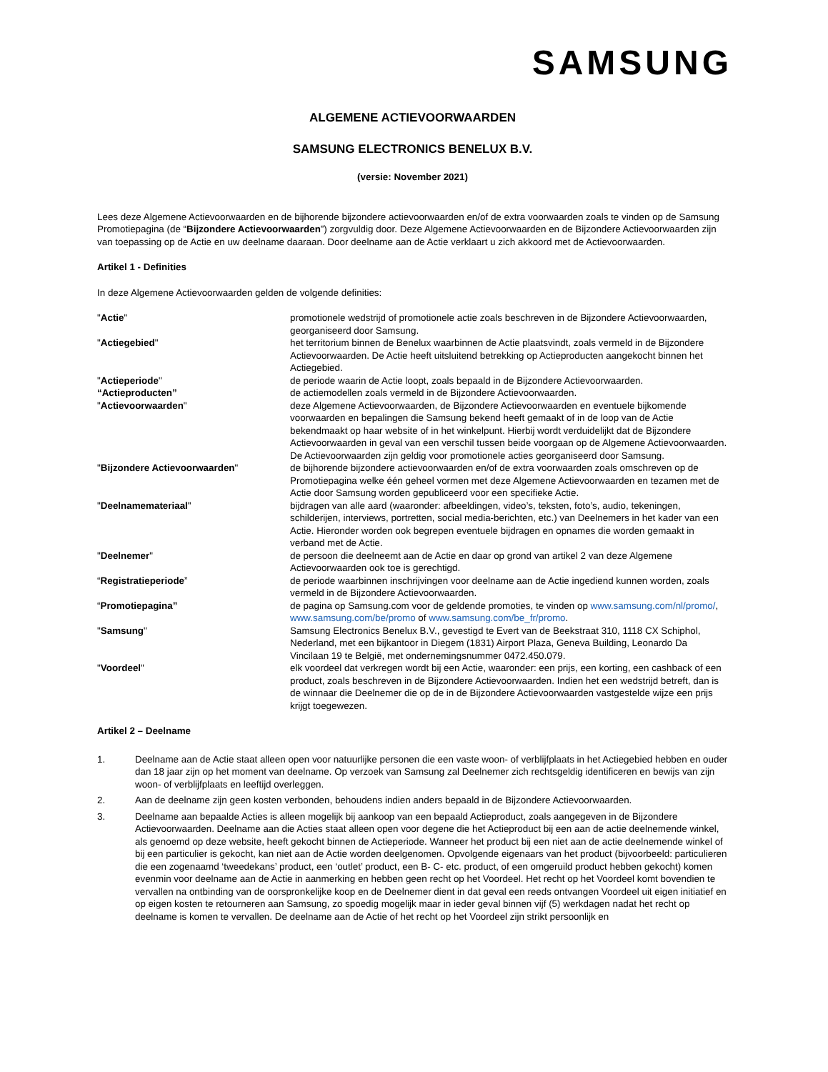SAMSUNG
ALGEMENE ACTIEVOORWAARDEN
SAMSUNG ELECTRONICS BENELUX B.V.
(versie: November 2021)
Lees deze Algemene Actievoorwaarden en de bijhorende bijzondere actievoorwaarden en/of de extra voorwaarden zoals te vinden op de Samsung Promotiepagina (de “Bijzondere Actievoorwaarden”) zorgvuldig door. Deze Algemene Actievoorwaarden en de Bijzondere Actievoorwaarden zijn van toepassing op de Actie en uw deelname daaraan. Door deelname aan de Actie verklaart u zich akkoord met de Actievoorwaarden.
Artikel 1 - Definities
In deze Algemene Actievoorwaarden gelden de volgende definities:
| " Actie " | promotionele wedstrijd of promotionele actie zoals beschreven in de Bijzondere Actievoorwaarden, georganiseerd door Samsung. |
| " Actiegebied " | het territorium binnen de Benelux waarbinnen de Actie plaatsvindt, zoals vermeld in de Bijzondere Actievoorwaarden. De Actie heeft uitsluitend betrekking op Actieproducten aangekocht binnen het Actiegebied. |
| " Actieperiode " | de periode waarin de Actie loopt, zoals bepaald in de Bijzondere Actievoorwaarden. |
| “Actieproducten” | de actiemodellen zoals vermeld in de Bijzondere Actievoorwaarden. |
| " Actievoorwaarden " | deze Algemene Actievoorwaarden, de Bijzondere Actievoorwaarden en eventuele bijkomende voorwaarden en bepalingen die Samsung bekend heeft gemaakt of in de loop van de Actie bekendmaakt op haar website of in het winkelpunt. Hierbij wordt verduidelijkt dat de Bijzondere Actievoorwaarden in geval van een verschil tussen beide voorgaan op de Algemene Actievoorwaarden. De Actievoorwaarden zijn geldig voor promotionele acties georganiseerd door Samsung. |
| " Bijzondere Actievoorwaarden " | de bijhorende bijzondere actievoorwaarden en/of de extra voorwaarden zoals omschreven op de Promotiepagina welke één geheel vormen met deze Algemene Actievoorwaarden en tezamen met de Actie door Samsung worden gepubliceerd voor een specifieke Actie. |
| " Deelnamemateriaal " | bijdragen van alle aard (waaronder: afbeeldingen, video’s, teksten, foto’s, audio, tekeningen, schilderijen, interviews, portretten, social media-berichten, etc.) van Deelnemers in het kader van een Actie. Hieronder worden ook begrepen eventuele bijdragen en opnames die worden gemaakt in verband met de Actie. |
| " Deelnemer " | de persoon die deelneemt aan de Actie en daar op grond van artikel 2 van deze Algemene Actievoorwaarden ook toe is gerechtigd. |
| “ Registratieperiode ” | de periode waarbinnen inschrijvingen voor deelname aan de Actie ingediend kunnen worden, zoals vermeld in de Bijzondere Actievoorwaarden. |
| “ Promotiepagina” | de pagina op Samsung.com voor de geldende promoties, te vinden op www.samsung.com/nl/promo/ , www.samsung.com/be/promo of www.samsung.com/be_fr/promo . |
| " Samsung " | Samsung Electronics Benelux B.V., gevestigd te Evert van de Beekstraat 310, 1118 CX Schiphol, Nederland, met een bijkantoor in Diegem (1831) Airport Plaza, Geneva Building, Leonardo Da Vincilaan 19 te België, met ondernemingsnummer 0472.450.079. |
| " Voordeel " | elk voordeel dat verkregen wordt bij een Actie, waaronder: een prijs, een korting, een cashback of een product, zoals beschreven in de Bijzondere Actievoorwaarden. Indien het een wedstrijd betreft, dan is de winnaar die Deelnemer die op de in de Bijzondere Actievoorwaarden vastgestelde wijze een prijs krijgt toegewezen. |
Artikel 2 – Deelname
1. Deelname aan de Actie staat alleen open voor natuurlijke personen die een vaste woon- of verblijfplaats in het Actiegebied hebben en ouder dan 18 jaar zijn op het moment van deelname. Op verzoek van Samsung zal Deelnemer zich rechtsgeldig identificeren en bewijs van zijn woon- of verblijfplaats en leeftijd overleggen.
2. Aan de deelname zijn geen kosten verbonden, behoudens indien anders bepaald in de Bijzondere Actievoorwaarden.
3. Deelname aan bepaalde Acties is alleen mogelijk bij aankoop van een bepaald Actieproduct, zoals aangegeven in de Bijzondere Actievoorwaarden. Deelname aan die Acties staat alleen open voor degene die het Actieproduct bij een aan de actie deelnemende winkel, als genoemd op deze website, heeft gekocht binnen de Actieperiode. Wanneer het product bij een niet aan de actie deelnemende winkel of bij een particulier is gekocht, kan niet aan de Actie worden deelgenomen. Opvolgende eigenaars van het product (bijvoorbeeld: particulieren die een zogenaamd ‘tweedekans’ product, een ‘outlet’ product, een B- C- etc. product, of een omgeruild product hebben gekocht) komen evenmin voor deelname aan de Actie in aanmerking en hebben geen recht op het Voordeel. Het recht op het Voordeel komt bovendien te vervallen na ontbinding van de oorspronkelijke koop en de Deelnemer dient in dat geval een reeds ontvangen Voordeel uit eigen initiatief en op eigen kosten te retourneren aan Samsung, zo spoedig mogelijk maar in ieder geval binnen vijf (5) werkdagen nadat het recht op deelname is komen te vervallen. De deelname aan de Actie of het recht op het Voordeel zijn strikt persoonlijk en